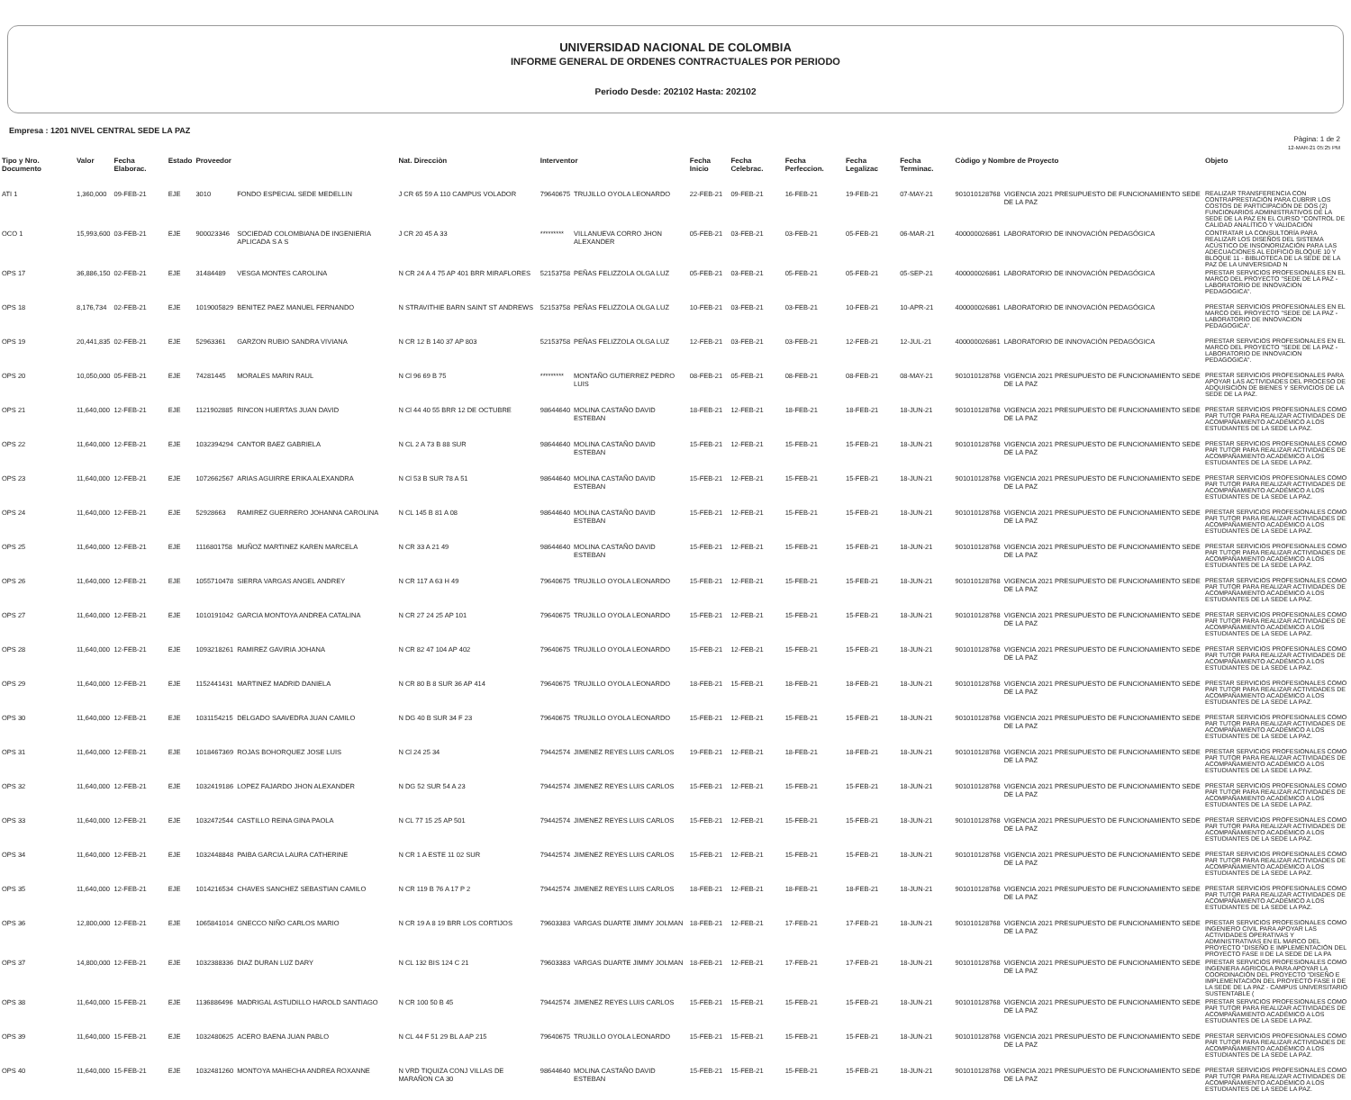UNIVERSIDAD NACIONAL DE COLOMBIA
INFORME GENERAL DE ORDENES CONTRACTUALES POR PERIODO
Periodo Desde: 202102 Hasta: 202102
Empresa : 1201 NIVEL CENTRAL SEDE LA PAZ
Pàgina: 1 de 2
12-MAR-21 05:25 PM
| Tipo y Nro. Documento | Valor | Fecha Elaborac. | Estado | Proveedor | | Nat. Direcciòn | Interventor | | Fecha Inicio | Fecha Celebrac. | Fecha Perfeccion. | Fecha Legalizac | Fecha Terminac. | Còdigo y Nombre de Proyecto | | Objeto |
| --- | --- | --- | --- | --- | --- | --- | --- | --- | --- | --- | --- | --- | --- | --- | --- | --- |
| ATI 1 | 1,360,000 | 09-FEB-21 | EJE | 3010 | FONDO ESPECIAL SEDE MEDELLIN | J CR 65 59 A 110 CAMPUS VOLADOR | 79640675 | TRUJILLO OYOLA LEONARDO | 22-FEB-21 | 09-FEB-21 | 16-FEB-21 | 19-FEB-21 | 07-MAY-21 | 901010128768 | VIGENCIA 2021 PRESUPUESTO DE FUNCIONAMIENTO SEDE DE LA PAZ | REALIZAR TRANSFERENCIA CON CONTRAPRESTACIÓN PARA CUBRIR LOS COSTOS DE PARTICIPACIÓN DE DOS (2) FUNCIONARIOS ADMINISTRATIVOS DE LA SEDE DE LA PAZ EN EL CURSO "CONTROL DE CALIDAD ANALÍTICO Y VALIDACIÓN |
| OCO 1 | 15,993,600 | 03-FEB-21 | EJE | 900023346 | SOCIEDAD COLOMBIANA DE INGENIERIA APLICADA S A S | J CR 20 45 A 33 | ********* | VILLANUEVA CORRO JHON ALEXANDER | 05-FEB-21 | 03-FEB-21 | 03-FEB-21 | 05-FEB-21 | 06-MAR-21 | 400000026861 | LABORATORIO DE INNOVACIÓN PEDAGÓGICA | CONTRATAR LA CONSULTORÍA PARA REALIZAR LOS DISEÑOS DEL SISTEMA ACÚSTICO DE INSONORIZACIÓN PARA LAS ADECUACIONES AL EDIFICIO BLOQUE 10 Y BLOQUE 11 - BIBLIOTECA DE LA SEDE DE LA PAZ DE LA UNIVERSIDAD N |
| OPS 17 | 36,886,150 | 02-FEB-21 | EJE | 31484489 | VESGA MONTES CAROLINA | N CR 24 A 4 75 AP 401 BRR MIRAFLORES | 52153758 | PEÑAS FELIZZOLA OLGA LUZ | 05-FEB-21 | 03-FEB-21 | 05-FEB-21 | 05-FEB-21 | 05-SEP-21 | 400000026861 | LABORATORIO DE INNOVACIÓN PEDAGÓGICA | PRESTAR SERVICIOS PROFESIONALES EN EL MARCO DEL PROYECTO "SEDE DE LA PAZ - LABORATORIO DE INNOVACION PEDAGOGICA". |
| OPS 18 | 8,176,734 | 02-FEB-21 | EJE | 1019005829 | BENITEZ PAEZ MANUEL FERNANDO | N STRAVITHIE BARN SAINT ST ANDREWS | 52153758 | PEÑAS FELIZZOLA OLGA LUZ | 10-FEB-21 | 03-FEB-21 | 03-FEB-21 | 10-FEB-21 | 10-APR-21 | 400000026861 | LABORATORIO DE INNOVACIÓN PEDAGÓGICA | PRESTAR SERVICIOS PROFESIONALES EN EL MARCO DEL PROYECTO "SEDE DE LA PAZ - LABORATORIO DE INNOVACION PEDAGOGICA". |
| OPS 19 | 20,441,835 | 02-FEB-21 | EJE | 52963361 | GARZON RUBIO SANDRA VIVIANA | N CR 12 B 140 37 AP 803 | 52153758 | PEÑAS FELIZZOLA OLGA LUZ | 12-FEB-21 | 03-FEB-21 | 03-FEB-21 | 12-FEB-21 | 12-JUL-21 | 400000026861 | LABORATORIO DE INNOVACIÓN PEDAGÓGICA | PRESTAR SERVICIOS PROFESIONALES EN EL MARCO DEL PROYECTO "SEDE DE LA PAZ - LABORATORIO DE INNOVACION PEDAGOGICA". |
| OPS 20 | 10,050,000 | 05-FEB-21 | EJE | 74281445 | MORALES MARIN RAUL | N Cl 96 69 B 75 | ********* | MONTAÑO GUTIERREZ PEDRO LUIS | 08-FEB-21 | 05-FEB-21 | 08-FEB-21 | 08-FEB-21 | 08-MAY-21 | 901010128768 | VIGENCIA 2021 PRESUPUESTO DE FUNCIONAMIENTO SEDE DE LA PAZ | PRESTAR SERVICIOS PROFESIONALES PARA APOYAR LAS ACTIVIDADES DEL PROCESO DE ADQUISICIÓN DE BIENES Y SERVICIOS DE LA SEDE DE LA PAZ. |
| OPS 21 | 11,640,000 | 12-FEB-21 | EJE | 1121902885 | RINCON HUERTAS JUAN DAVID | N Cl 44 40 55 BRR 12 DE OCTUBRE | 98644640 | MOLINA CASTAÑO DAVID ESTEBAN | 18-FEB-21 | 12-FEB-21 | 18-FEB-21 | 18-FEB-21 | 18-JUN-21 | 901010128768 | VIGENCIA 2021 PRESUPUESTO DE FUNCIONAMIENTO SEDE DE LA PAZ | PRESTAR SERVICIOS PROFESIONALES COMO PAR TUTOR PARA REALIZAR ACTIVIDADES DE ACOMPAÑAMIENTO ACADÉMICO A LOS ESTUDIANTES DE LA SEDE LA PAZ. |
| OPS 22 | 11,640,000 | 12-FEB-21 | EJE | 1032394294 | CANTOR BAEZ GABRIELA | N CL 2 A 73 B 88 SUR | 98644640 | MOLINA CASTAÑO DAVID ESTEBAN | 15-FEB-21 | 12-FEB-21 | 15-FEB-21 | 15-FEB-21 | 18-JUN-21 | 901010128768 | VIGENCIA 2021 PRESUPUESTO DE FUNCIONAMIENTO SEDE DE LA PAZ | PRESTAR SERVICIOS PROFESIONALES COMO PAR TUTOR PARA REALIZAR ACTIVIDADES DE ACOMPAÑAMIENTO ACADÉMICO A LOS ESTUDIANTES DE LA SEDE LA PAZ. |
| OPS 23 | 11,640,000 | 12-FEB-21 | EJE | 1072662567 | ARIAS AGUIRRE ERIKA ALEXANDRA | N Cl 53 B SUR 78 A 51 | 98644640 | MOLINA CASTAÑO DAVID ESTEBAN | 15-FEB-21 | 12-FEB-21 | 15-FEB-21 | 15-FEB-21 | 18-JUN-21 | 901010128768 | VIGENCIA 2021 PRESUPUESTO DE FUNCIONAMIENTO SEDE DE LA PAZ | PRESTAR SERVICIOS PROFESIONALES COMO PAR TUTOR PARA REALIZAR ACTIVIDADES DE ACOMPAÑAMIENTO ACADÉMICO A LOS ESTUDIANTES DE LA SEDE LA PAZ. |
| OPS 24 | 11,640,000 | 12-FEB-21 | EJE | 52928663 | RAMIREZ GUERRERO JOHANNA CAROLINA | N CL 145 B 81 A 08 | 98644640 | MOLINA CASTAÑO DAVID ESTEBAN | 15-FEB-21 | 12-FEB-21 | 15-FEB-21 | 15-FEB-21 | 18-JUN-21 | 901010128768 | VIGENCIA 2021 PRESUPUESTO DE FUNCIONAMIENTO SEDE DE LA PAZ | PRESTAR SERVICIOS PROFESIONALES COMO PAR TUTOR PARA REALIZAR ACTIVIDADES DE ACOMPAÑAMIENTO ACADÉMICO A LOS ESTUDIANTES DE LA SEDE LA PAZ. |
| OPS 25 | 11,640,000 | 12-FEB-21 | EJE | 1116801758 | MUÑOZ MARTINEZ KAREN MARCELA | N CR 33 A 21 49 | 98644640 | MOLINA CASTAÑO DAVID ESTEBAN | 15-FEB-21 | 12-FEB-21 | 15-FEB-21 | 15-FEB-21 | 18-JUN-21 | 901010128768 | VIGENCIA 2021 PRESUPUESTO DE FUNCIONAMIENTO SEDE DE LA PAZ | PRESTAR SERVICIOS PROFESIONALES COMO PAR TUTOR PARA REALIZAR ACTIVIDADES DE ACOMPAÑAMIENTO ACADÉMICO A LOS ESTUDIANTES DE LA SEDE LA PAZ. |
| OPS 26 | 11,640,000 | 12-FEB-21 | EJE | 1055710478 | SIERRA VARGAS ANGEL ANDREY | N CR 117 A 63 H 49 | 79640675 | TRUJILLO OYOLA LEONARDO | 15-FEB-21 | 12-FEB-21 | 15-FEB-21 | 15-FEB-21 | 18-JUN-21 | 901010128768 | VIGENCIA 2021 PRESUPUESTO DE FUNCIONAMIENTO SEDE DE LA PAZ | PRESTAR SERVICIOS PROFESIONALES COMO PAR TUTOR PARA REALIZAR ACTIVIDADES DE ACOMPAÑAMIENTO ACADÉMICO A LOS ESTUDIANTES DE LA SEDE LA PAZ. |
| OPS 27 | 11,640,000 | 12-FEB-21 | EJE | 1010191042 | GARCIA MONTOYA ANDREA CATALINA | N CR 27 24 25 AP 101 | 79640675 | TRUJILLO OYOLA LEONARDO | 15-FEB-21 | 12-FEB-21 | 15-FEB-21 | 15-FEB-21 | 18-JUN-21 | 901010128768 | VIGENCIA 2021 PRESUPUESTO DE FUNCIONAMIENTO SEDE DE LA PAZ | PRESTAR SERVICIOS PROFESIONALES COMO PAR TUTOR PARA REALIZAR ACTIVIDADES DE ACOMPAÑAMIENTO ACADÉMICO A LOS ESTUDIANTES DE LA SEDE LA PAZ. |
| OPS 28 | 11,640,000 | 12-FEB-21 | EJE | 1093218261 | RAMIREZ GAVIRIA JOHANA | N CR 82 47 104 AP 402 | 79640675 | TRUJILLO OYOLA LEONARDO | 15-FEB-21 | 12-FEB-21 | 15-FEB-21 | 15-FEB-21 | 18-JUN-21 | 901010128768 | VIGENCIA 2021 PRESUPUESTO DE FUNCIONAMIENTO SEDE DE LA PAZ | PRESTAR SERVICIOS PROFESIONALES COMO PAR TUTOR PARA REALIZAR ACTIVIDADES DE ACOMPAÑAMIENTO ACADÉMICO A LOS ESTUDIANTES DE LA SEDE LA PAZ. |
| OPS 29 | 11,640,000 | 12-FEB-21 | EJE | 1152441431 | MARTINEZ MADRID DANIELA | N CR 80 B 8 SUR 36 AP 414 | 79640675 | TRUJILLO OYOLA LEONARDO | 18-FEB-21 | 15-FEB-21 | 18-FEB-21 | 18-FEB-21 | 18-JUN-21 | 901010128768 | VIGENCIA 2021 PRESUPUESTO DE FUNCIONAMIENTO SEDE DE LA PAZ | PRESTAR SERVICIOS PROFESIONALES COMO PAR TUTOR PARA REALIZAR ACTIVIDADES DE ACOMPAÑAMIENTO ACADÉMICO A LOS ESTUDIANTES DE LA SEDE LA PAZ. |
| OPS 30 | 11,640,000 | 12-FEB-21 | EJE | 1031154215 | DELGADO SAAVEDRA JUAN CAMILO | N DG 40 B SUR 34 F 23 | 79640675 | TRUJILLO OYOLA LEONARDO | 15-FEB-21 | 12-FEB-21 | 15-FEB-21 | 15-FEB-21 | 18-JUN-21 | 901010128768 | VIGENCIA 2021 PRESUPUESTO DE FUNCIONAMIENTO SEDE DE LA PAZ | PRESTAR SERVICIOS PROFESIONALES COMO PAR TUTOR PARA REALIZAR ACTIVIDADES DE ACOMPAÑAMIENTO ACADÉMICO A LOS ESTUDIANTES DE LA SEDE LA PAZ. |
| OPS 31 | 11,640,000 | 12-FEB-21 | EJE | 1018467369 | ROJAS BOHORQUEZ JOSE LUIS | N Cl 24 25 34 | 79442574 | JIMENEZ REYES LUIS CARLOS | 19-FEB-21 | 12-FEB-21 | 18-FEB-21 | 18-FEB-21 | 18-JUN-21 | 901010128768 | VIGENCIA 2021 PRESUPUESTO DE FUNCIONAMIENTO SEDE DE LA PAZ | PRESTAR SERVICIOS PROFESIONALES COMO PAR TUTOR PARA REALIZAR ACTIVIDADES DE ACOMPAÑAMIENTO ACADÉMICO A LOS ESTUDIANTES DE LA SEDE LA PAZ. |
| OPS 32 | 11,640,000 | 12-FEB-21 | EJE | 1032419186 | LOPEZ FAJARDO JHON ALEXANDER | N DG 52 SUR 54 A 23 | 79442574 | JIMENEZ REYES LUIS CARLOS | 15-FEB-21 | 12-FEB-21 | 15-FEB-21 | 15-FEB-21 | 18-JUN-21 | 901010128768 | VIGENCIA 2021 PRESUPUESTO DE FUNCIONAMIENTO SEDE DE LA PAZ | PRESTAR SERVICIOS PROFESIONALES COMO PAR TUTOR PARA REALIZAR ACTIVIDADES DE ACOMPAÑAMIENTO ACADÉMICO A LOS ESTUDIANTES DE LA SEDE LA PAZ. |
| OPS 33 | 11,640,000 | 12-FEB-21 | EJE | 1032472544 | CASTILLO REINA GINA PAOLA | N CL 77 15 25 AP 501 | 79442574 | JIMENEZ REYES LUIS CARLOS | 15-FEB-21 | 12-FEB-21 | 15-FEB-21 | 15-FEB-21 | 18-JUN-21 | 901010128768 | VIGENCIA 2021 PRESUPUESTO DE FUNCIONAMIENTO SEDE DE LA PAZ | PRESTAR SERVICIOS PROFESIONALES COMO PAR TUTOR PARA REALIZAR ACTIVIDADES DE ACOMPAÑAMIENTO ACADÉMICO A LOS ESTUDIANTES DE LA SEDE LA PAZ. |
| OPS 34 | 11,640,000 | 12-FEB-21 | EJE | 1032448848 | PAIBA GARCIA LAURA CATHERINE | N CR 1 A ESTE 11 02 SUR | 79442574 | JIMENEZ REYES LUIS CARLOS | 15-FEB-21 | 12-FEB-21 | 15-FEB-21 | 15-FEB-21 | 18-JUN-21 | 901010128768 | VIGENCIA 2021 PRESUPUESTO DE FUNCIONAMIENTO SEDE DE LA PAZ | PRESTAR SERVICIOS PROFESIONALES COMO PAR TUTOR PARA REALIZAR ACTIVIDADES DE ACOMPAÑAMIENTO ACADÉMICO A LOS ESTUDIANTES DE LA SEDE LA PAZ. |
| OPS 35 | 11,640,000 | 12-FEB-21 | EJE | 1014216534 | CHAVES SANCHEZ SEBASTIAN CAMILO | N CR 119 B 76 A 17 P 2 | 79442574 | JIMENEZ REYES LUIS CARLOS | 18-FEB-21 | 12-FEB-21 | 18-FEB-21 | 18-FEB-21 | 18-JUN-21 | 901010128768 | VIGENCIA 2021 PRESUPUESTO DE FUNCIONAMIENTO SEDE DE LA PAZ | PRESTAR SERVICIOS PROFESIONALES COMO PAR TUTOR PARA REALIZAR ACTIVIDADES DE ACOMPAÑAMIENTO ACADÉMICO A LOS ESTUDIANTES DE LA SEDE LA PAZ. |
| OPS 36 | 12,800,000 | 12-FEB-21 | EJE | 1065841014 | GNECCO NIÑO CARLOS MARIO | N CR 19 A 8 19 BRR LOS CORTIJOS | 79603383 | VARGAS DUARTE JIMMY JOLMAN | 18-FEB-21 | 12-FEB-21 | 17-FEB-21 | 17-FEB-21 | 18-JUN-21 | 901010128768 | VIGENCIA 2021 PRESUPUESTO DE FUNCIONAMIENTO SEDE DE LA PAZ | PRESTAR SERVICIOS PROFESIONALES COMO INGENIERO CIVIL PARA APOYAR LAS ACTIVIDADES OPERATIVAS Y ADMINISTRATIVAS EN EL MARCO DEL PROYECTO "DISEÑO E IMPLEMENTACIÓN DEL PROYECTO FASE II DE LA SEDE DE LA PA |
| OPS 37 | 14,800,000 | 12-FEB-21 | EJE | 1032388336 | DIAZ DURAN LUZ DARY | N CL 132 BIS 124 C 21 | 79603383 | VARGAS DUARTE JIMMY JOLMAN | 18-FEB-21 | 12-FEB-21 | 17-FEB-21 | 17-FEB-21 | 18-JUN-21 | 901010128768 | VIGENCIA 2021 PRESUPUESTO DE FUNCIONAMIENTO SEDE DE LA PAZ | PRESTAR SERVICIOS PROFESIONALES COMO INGENIERA AGRICOLA PARA APOYAR LA COORDINACIÓN DEL PROYECTO "DISEÑO E IMPLEMENTACIÓN DEL PROYECTO FASE II DE LA SEDE DE LA PAZ - CAMPUS UNIVERSITARIO SUSTENTABLE ( |
| OPS 38 | 11,640,000 | 15-FEB-21 | EJE | 1136886496 | MADRIGAL ASTUDILLO HAROLD SANTIAGO | N CR 100 50 B 45 | 79442574 | JIMENEZ REYES LUIS CARLOS | 15-FEB-21 | 15-FEB-21 | 15-FEB-21 | 15-FEB-21 | 18-JUN-21 | 901010128768 | VIGENCIA 2021 PRESUPUESTO DE FUNCIONAMIENTO SEDE DE LA PAZ | PRESTAR SERVICIOS PROFESIONALES COMO PAR TUTOR PARA REALIZAR ACTIVIDADES DE ACOMPAÑAMIENTO ACADÉMICO A LOS ESTUDIANTES DE LA SEDE LA PAZ. |
| OPS 39 | 11,640,000 | 15-FEB-21 | EJE | 1032480625 | ACERO BAENA JUAN PABLO | N CL 44 F 51 29 BL A AP 215 | 79640675 | TRUJILLO OYOLA LEONARDO | 15-FEB-21 | 15-FEB-21 | 15-FEB-21 | 15-FEB-21 | 18-JUN-21 | 901010128768 | VIGENCIA 2021 PRESUPUESTO DE FUNCIONAMIENTO SEDE DE LA PAZ | PRESTAR SERVICIOS PROFESIONALES COMO PAR TUTOR PARA REALIZAR ACTIVIDADES DE ACOMPAÑAMIENTO ACADÉMICO A LOS ESTUDIANTES DE LA SEDE LA PAZ. |
| OPS 40 | 11,640,000 | 15-FEB-21 | EJE | 1032481260 | MONTOYA MAHECHA ANDREA ROXANNE | N VRD TIQUIZA CONJ VILLAS DE MARAÑON CA 30 | 98644640 | MOLINA CASTAÑO DAVID ESTEBAN | 15-FEB-21 | 15-FEB-21 | 15-FEB-21 | 15-FEB-21 | 18-JUN-21 | 901010128768 | VIGENCIA 2021 PRESUPUESTO DE FUNCIONAMIENTO SEDE DE LA PAZ | PRESTAR SERVICIOS PROFESIONALES COMO PAR TUTOR PARA REALIZAR ACTIVIDADES DE ACOMPAÑAMIENTO ACADÉMICO A LOS ESTUDIANTES DE LA SEDE LA PAZ. |